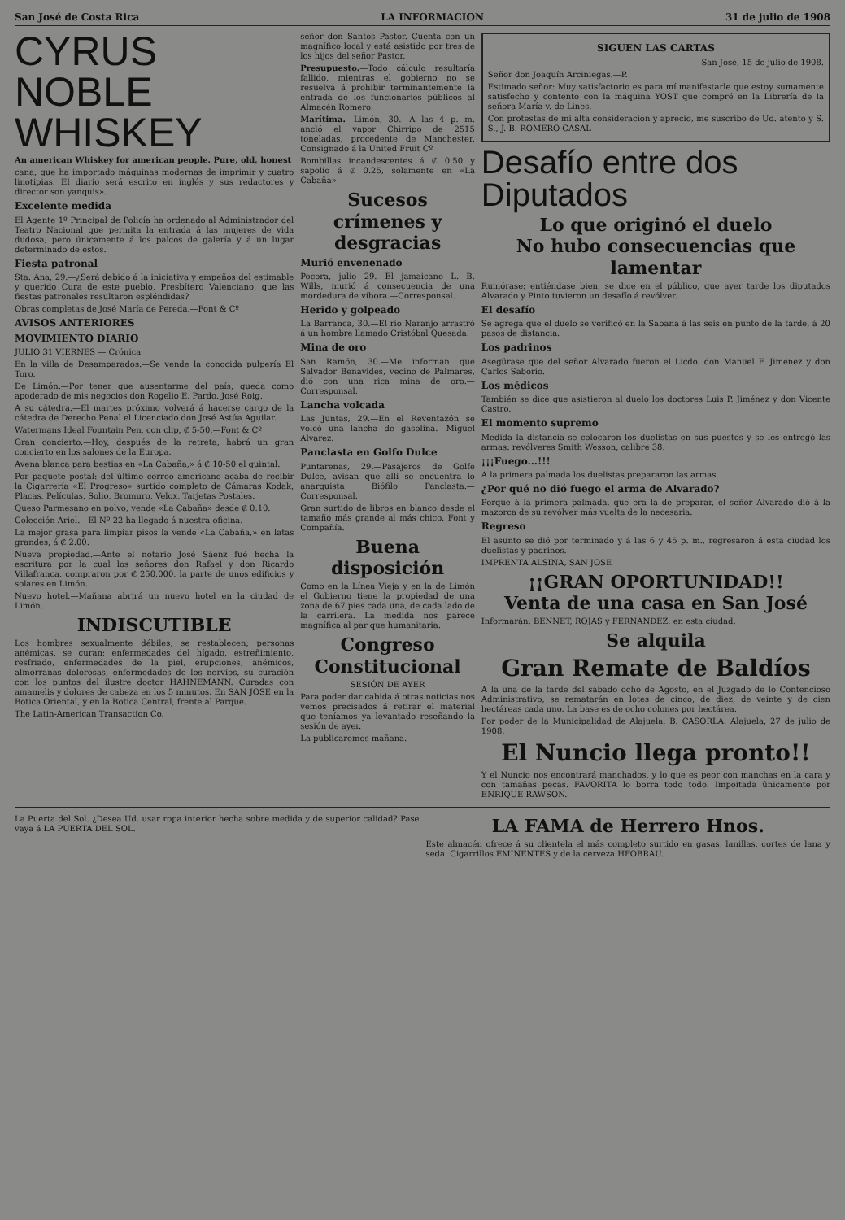San José de Costa Rica LA INFORMACION 31 de julio de 1908
CYRUS NOBLE WHISKEY
An american Whiskey for american people. Pure, old, honest
cana, que ha importado máquinas modernas de imprimir y cuatro linotipias. El diario será escrito en inglés y sus redactores y director son yanquis».
Excelente medida
El Agente 1º Principal de Policía ha ordenado al Administrador del Teatro Nacional que permita la entrada á las mujeres de vida dudosa, pero únicamente á los palcos de galería y á un lugar determinado de éstos.
Fiesta patronal
Sta. Ana, 29.—¿Será debido á la iniciativa y empeños del estimable y querido Cura de este pueblo, Presbítero Valenciano, que las fiestas patronales resultaron espléndidas?
Obras completas de José María de Pereda.—Font & Cº
AVISOS ANTERIORES
MOVIMIENTO DIARIO
JULIO 31 VIERNES — Crónica
En la villa de Desamparados.—Se vende la conocida pulpería El Toro.
De Limón.—Por tener que ausentarme del país, queda como apoderado de mis negocios don Rogelio E. Pardo. José Roig.
A su cátedra.—El martes próximo volverá á hacerse cargo de la cátedra de Derecho Penal el Licenciado don José Astúa Aguilar.
Watermans Ideal Fountain Pen, con clip, ₡ 5-50.—Font & Cº
Gran concierto.—Hoy, después de la retreta, habrá un gran concierto en los salones de la Europa.
Avena blanca para bestias en «La Cabaña,» á ₡ 10-50 el quintal.
Por paquete postal: del último correo americano acaba de recibir la Cigarrería «El Progreso» surtido completo de Cámaras Kodak, Placas, Películas, Solio, Bromuro, Velox, Tarjetas Postales.
Queso Parmesano en polvo, vende «La Cabaña» desde ₡ 0.10.
Colección Ariel.—El Nº 22 ha llegado á nuestra oficina.
La mejor grasa para limpiar pisos la vende «La Cabaña,» en latas grandes, á ₡ 2.00.
Nueva propiedad.—Ante el notario José Sáenz fué hecha la escritura por la cual los señores don Rafael y don Ricardo Villafranca, compraron por ₡ 250,000, la parte de unos edificios y solares en Limón.
Nuevo hotel.—Mañana abrirá un nuevo hotel en la ciudad de Limón.
INDISCUTIBLE
Los hombres sexualmente débiles, se restablecen; personas anémicas, se curan; enfermedades del hígado, estreñimiento, resfriado, enfermedades de la piel, erupciones, anémicos, almorranas dolorosas, enfermedades de los nervios, su curación con los puntos del ilustre doctor HAHNEMANN. Curadas con amamelis y dolores de cabeza en los 5 minutos. En SAN JOSE en la Botica Oriental, y en la Botica Central, frente al Parque.
The Latin-American Transaction Co.
señor don Santos Pastor. Cuenta con un magnífico local y está asistido por tres de los hijos del señor Pastor.
Presupuesto.—Todo cálculo resultaría fallido, mientras el gobierno no se resuelva á prohibir terminantemente la entrada de los funcionarios públicos al Almacén Romero.
Marítima.—Limón, 30.—A las 4 p. m. ancló el vapor Chirripo de 2515 toneladas, procedente de Manchester. Consignado á la United Fruit Cº
Bombillas incandescentes á ₡ 0.50 y sapolio á ₡ 0.25, solamente en «La Cabaña»
Sucesos crímenes y desgracias
Murió envenenado
Pocora, julio 29.—El jamaicano L. B. Wills, murió á consecuencia de una mordedura de víbora.—Corresponsal.
Herido y golpeado
La Barranca, 30.—El río Naranjo arrastró á un hombre llamado Cristóbal Quesada.
Mina de oro
San Ramón, 30.—Me informan que Salvador Benavides, vecino de Palmares, dió con una rica mina de oro.—Corresponsal.
Lancha volcada
Las Juntas, 29.—En el Reventazón se volcó una lancha de gasolina.—Miguel Alvarez.
Panclasta en Golfo Dulce
Puntarenas, 29.—Pasajeros de Golfe Dulce, avisan que allí se encuentra lo anarquista Biófilo Panclasta.—Corresponsal.
Gran surtido de libros en blanco desde el tamaño más grande al más chico. Font y Compañía.
Buena disposición
Como en la Línea Vieja y en la de Limón el Gobierno tiene la propiedad de una zona de 67 pies cada una, de cada lado de la carrilera. La medida nos parece magnífica al par que humanitaria.
Congreso Constitucional
SESIÓN DE AYER
Para poder dar cabida á otras noticias nos vemos precisados á retirar el material que teníamos ya levantado reseñando la sesión de ayer.
La publicaremos mañana.
SIGUEN LAS CARTAS
San José, 15 de julio de 1908.
Señor don Joaquín Arciniegas.—P.
Estimado señor: Muy satisfactorio es para mí manifestarle que estoy sumamente satisfecho y contento con la máquina YOST que compré en la Librería de la señora María v. de Lines.
Con protestas de mi alta consideración y aprecio, me suscribo de Ud. atento y S. S., J. B. ROMERO CASAL
Desafío entre dos Diputados
Lo que originó el duelo
No hubo consecuencias que lamentar
Rumórase: entiéndase bien, se dice en el público, que ayer tarde los diputados Alvarado y Pinto tuvieron un desafío á revólver.
El desafío
Se agrega que el duelo se verificó en la Sabana á las seis en punto de la tarde, á 20 pasos de distancia.
Los padrinos
Asegúrase que del señor Alvarado fueron el Licdo. don Manuel F. Jiménez y don Carlos Saborío.
Los médicos
También se dice que asistieron al duelo los doctores Luis P. Jiménez y don Vicente Castro.
El momento supremo
Medida la distancia se colocaron los duelistas en sus puestos y se les entregó las armas: revólveres Smith Wesson, calibre 38.
¡¡¡Fuego...!!!
A la primera palmada los duelistas prepararon las armas.
¿Por qué no dió fuego el arma de Alvarado?
Porque á la primera palmada, que era la de preparar, el señor Alvarado dió á la mazorca de su revólver más vuelta de la necesaria.
Regreso
El asunto se dió por terminado y á las 6 y 45 p. m., regresaron á esta ciudad los duelistas y padrinos.
IMPRENTA ALSINA, SAN JOSE
¡¡GRAN OPORTUNIDAD!!
Venta de una casa en San José
Informarán: BENNET, ROJAS y FERNANDEZ, en esta ciudad.
Se alquila
Gran Remate de Baldíos
A la una de la tarde del sábado ocho de Agosto, en el Juzgado de lo Contencioso Administrativo, se rematarán en lotes de cinco, de diez, de veinte y de cien hectáreas cada uno. La base es de ocho colones por hectárea.
Por poder de la Municipalidad de Alajuela, B. CASORLA. Alajuela, 27 de julio de 1908.
El Nuncio llega pronto!!
Y el Nuncio nos encontrará manchados, y lo que es peor con manchas en la cara y con tamañas pecas. FAVORITA lo borra todo todo. Impoitada únicamente por ENRIQUE RAWSON.
La Puerta del Sol. ¿Desea Ud. usar ropa interior hecha sobre medida y de superior calidad? Pase vaya á LA PUERTA DEL SOL.
LA FAMA de Herrero Hnos.
Este almacén ofrece á su clientela el más completo surtido en gasas, lanillas, cortes de lana y seda. Cigarrillos EMINENTES y de la cerveza HFOBRAU.